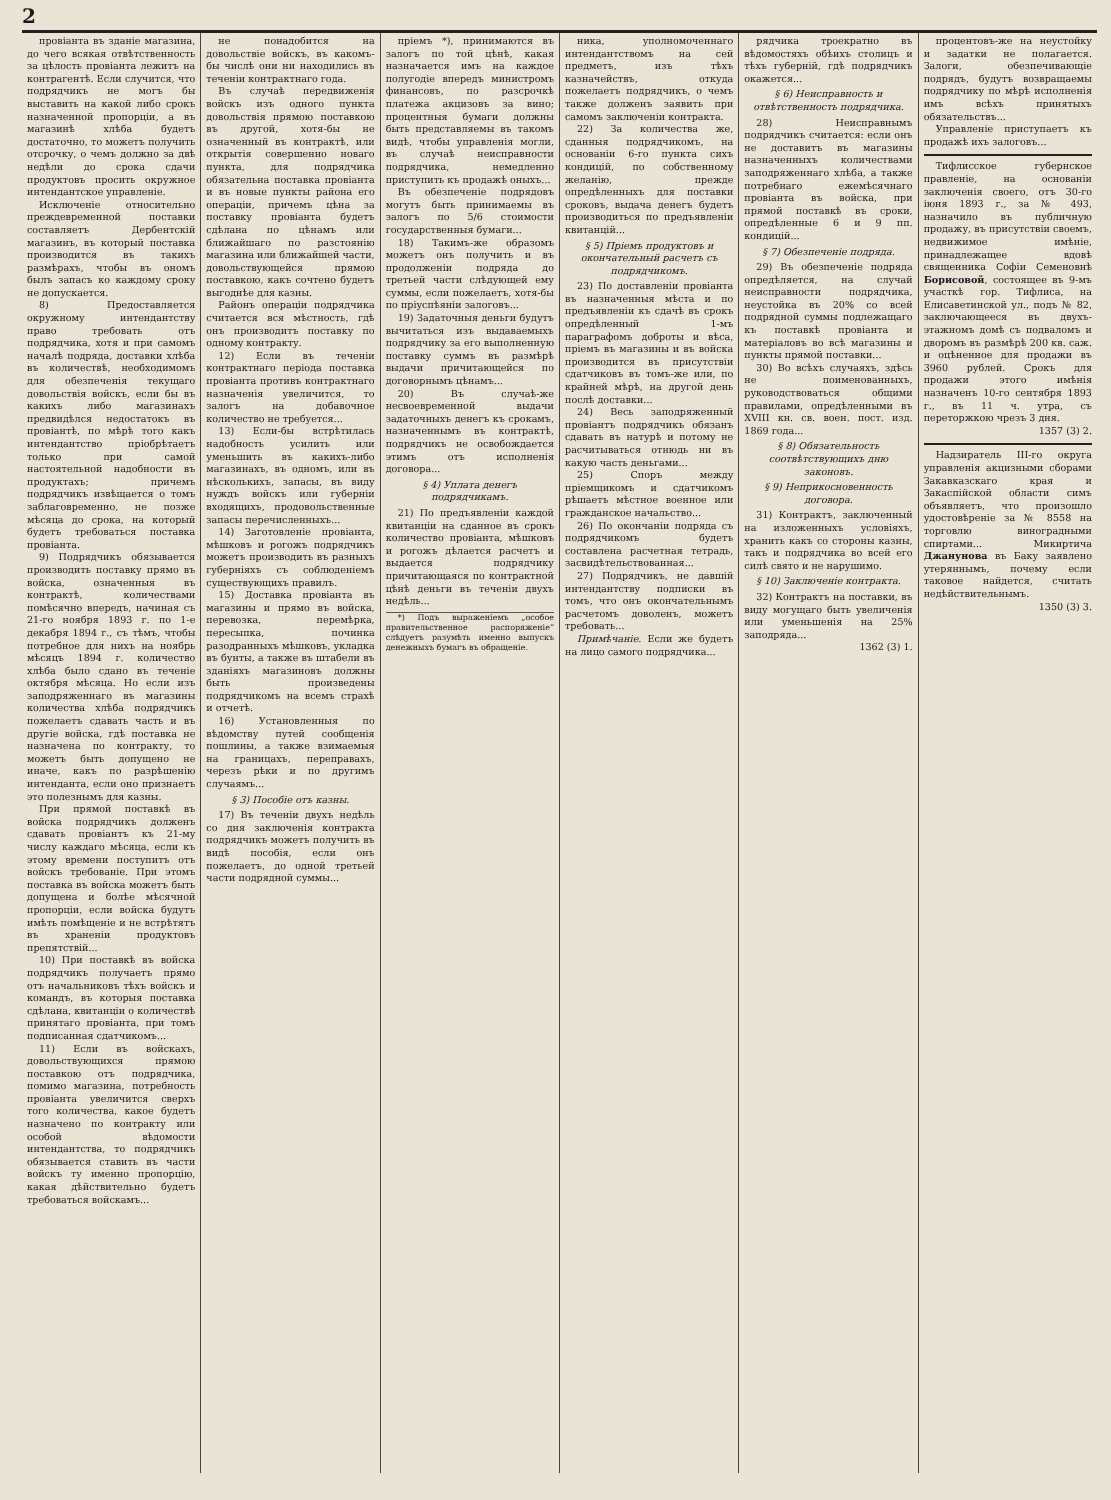2
провіанта въ зданіе магазина, до чего всякая отвѣтственность за цѣлость провіанта лежитъ на контрагентѣ. Если случится, что подрядчикъ не могъ бы выставить на какой либо срокъ назначенной пропорціи, а въ магазинѣ хлѣба будетъ достаточно, то можетъ получить отсрочку, о чемъ должно за двѣ недѣли до срока сдачи продуктовъ просить окружное интендантское управленіе.
Исключеніе относительно преждевременной поставки составляетъ Дербентскій магазинъ, въ который поставка производится въ такихъ размѣрахъ, чтобы въ ономъ былъ запасъ ко каждому сроку не допускается.
8) Предоставляется окружному интендантству право требовать отъ подрядчика, хотя и при самомъ началѣ подряда, доставки хлѣба въ количествѣ, необходимомъ для обезпеченія текущаго довольствія войскъ, если бы въ какихъ либо магазинахъ предвидѣлся недостатокъ въ провіантѣ, по мѣрѣ того какъ интендантство пріобрѣтаетъ только при самой настоятельной надобности въ продуктахъ; причемъ подрядчикъ извѣщается о томъ заблаговременно, не позже мѣсяца до срока, на который будетъ требоваться поставка провіанта.
9) Подрядчикъ обязывается производить поставку прямо въ войска, означенныя въ контрактѣ, количествами помѣсячно впередъ, начиная съ 21-го ноября 1893 г. по 1-е декабря 1894 г., съ тѣмъ, чтобы потребное для нихъ на ноябрь мѣсяцъ 1894 г. количество хлѣба было сдано въ теченіе октября мѣсяца. Но если изъ заподряженнаго въ магазины количества хлѣба подрядчикъ пожелаетъ сдавать часть и въ другіе войска, гдѣ поставка не назначена по контракту, то можетъ быть допущено не иначе, какъ по разрѣшенію интенданта, если оно признаетъ это полезнымъ для казны.
При прямой поставкѣ въ войска подрядчикъ долженъ сдавать провіантъ къ 21-му числу каждаго мѣсяца, если къ этому времени поступитъ отъ войскъ требованіе. При этомъ поставка въ войска можетъ быть допущена и болѣе мѣсячной пропорціи, если войска будутъ имѣть помѣщеніе и не встрѣтятъ въ храненіи продуктовъ препятствій...
10) При поставкѣ въ войска подрядчикъ получаетъ прямо отъ начальниковъ тѣхъ войскъ и командъ, въ которыя поставка сдѣлана, квитанціи о количествѣ принятаго провіанта, при томъ подписанная сдатчикомъ...
11) Если въ войскахъ, довольствующихся прямою поставкою отъ подрядчика, помимо магазина, потребность провіанта увеличится сверхъ того количества, какое будетъ назначено по контракту или особой вѣдомости интендантства, то подрядчикъ обязывается ставить въ части войскъ ту именно пропорцію, какая дѣйствительно будетъ требоваться войскамъ...
не понадобится на довольствіе войскъ, въ какомъ-бы числѣ они ни находились въ теченіи контрактнаго года.
Въ случаѣ передвиженія войскъ изъ одного пункта довольствія прямою поставкою въ другой, хотя-бы не означенный въ контрактѣ, или открытія совершенно новаго пункта, для подрядчика обязательна поставка провіанта и въ новые пункты района его операціи, причемъ цѣна за поставку провіанта будетъ сдѣлана по цѣнамъ или ближайшаго по разстоянію магазина или ближайшей части, довольствующейся прямою поставкою, какъ сочтено будетъ выгоднѣе для казны.
Районъ операціи подрядчика считается вся мѣстность, гдѣ онъ производитъ поставку по одному контракту.
12) Если въ теченіи контрактнаго періода поставка провіанта противъ контрактнаго назначенія увеличится, то залогъ на добавочное количество не требуется...
13) Если-бы встрѣтилась надобность усилить или уменьшить въ какихъ-либо магазинахъ, въ одномъ, или въ нѣсколькихъ, запасы, въ виду нуждъ войскъ или губерніи входящихъ, продовольственные запасы перечисленныхъ...
14) Заготовленіе провіанта, мѣшковъ и рогожъ подрядчикъ можетъ производить въ разныхъ губерніяхъ съ соблюденіемъ существующихъ правилъ.
15) Доставка провіанта въ магазины и прямо въ войска, перевозка, перемѣрка, пересыпка, починка разодранныхъ мѣшковъ, укладка въ бунты, а также въ штабели въ зданіяхъ магазиновъ должны быть произведены подрядчикомъ на всемъ страхѣ и отчетѣ.
16) Установленныя по вѣдомству путей сообщенія пошлины, а также взимаемыя на границахъ, переправахъ, черезъ рѣки и по другимъ случаямъ...
§ 3) Пособіе отъ казны.
17) Въ теченіи двухъ недѣль со дня заключенія контракта подрядчикъ можетъ получить въ видѣ пособія, если онъ пожелаетъ, до одной третьей части подрядной суммы...
пріемъ *), принимаются въ залогъ по той цѣнѣ, какая назначается имъ на каждое полугодіе впередъ министромъ финансовъ, по разсрочкѣ платежа акцизовъ за вино; процентныя бумаги должны быть представляемы въ такомъ видѣ, чтобы управленія могли, въ случаѣ неисправности подрядчика, немедленно приступить къ продажѣ оныхъ...
Въ обезпеченіе подрядовъ могутъ быть принимаемы въ залогъ по 5/6 стоимости государственныя бумаги...
18) Такимъ-же образомъ можетъ онъ получить и въ продолженіи подряда до третьей части слѣдующей ему суммы, если пожелаетъ, хотя-бы по пріуспѣяніи залоговъ...
19) Задаточныя деньги будутъ вычитаться изъ выдаваемыхъ подрядчику за его выполненную поставку суммъ въ размѣрѣ выдачи причитающейся по договорнымъ цѣнамъ...
20) Въ случаѣ-же несвоевременной выдачи задаточныхъ денегъ къ срокамъ, назначеннымъ въ контрактѣ, подрядчикъ не освобождается этимъ отъ исполненія договора...
§ 4) Уплата денегъ подрядчикамъ.
21) По предъявленіи каждой квитанціи на сданное въ срокъ количество провіанта, мѣшковъ и рогожъ дѣлается расчетъ и выдается подрядчику причитающаяся по контрактной цѣнѣ деньги въ теченіи двухъ недѣль...
*) Подъ выраженіемъ „особое правительственное распоряженіе“ слѣдуетъ разумѣть именно выпускъ денежныхъ бумагъ въ обращеніе.
ника, уполномоченнаго интендантствомъ на сей предметъ, изъ тѣхъ казначействъ, откуда пожелаетъ подрядчикъ, о чемъ также долженъ заявить при самомъ заключеніи контракта.
22) За количества же, сданныя подрядчикомъ, на основаніи 6-го пункта сихъ кондицій, по собственному желанію, прежде опредѣленныхъ для поставки сроковъ, выдача денегъ будетъ производиться по предъявленіи квитанцій...
§ 5) Пріемъ продуктовъ и окончательный расчетъ съ подрядчикомъ.
23) По доставленіи провіанта въ назначенныя мѣста и по предъявленіи къ сдачѣ въ срокъ опредѣленный 1-мъ параграфомъ доброты и вѣса, пріемъ въ магазины и въ войска производится въ присутствіи сдатчиковъ въ томъ-же или, по крайней мѣрѣ, на другой день послѣ доставки...
24) Весь заподряженный провіантъ подрядчикъ обязанъ сдавать въ натурѣ и потому не расчитываться отнюдь ни въ какую часть деньгами...
25) Споръ между пріемщикомъ и сдатчикомъ рѣшаетъ мѣстное военное или гражданское начальство...
26) По окончаніи подряда съ подрядчикомъ будетъ составлена расчетная тетрадь, засвидѣтельствованная...
27) Подрядчикъ, не давшій интендантству подписки въ томъ, что онъ окончательнымъ расчетомъ доволенъ, можетъ требовать...
Примѣчаніе. Если же будетъ на лицо самого подрядчика...
рядчика троекратно въ вѣдомостяхъ обѣихъ столицъ и тѣхъ губерній, гдѣ подрядчикъ окажется...
§ 6) Неисправность и отвѣтственность подрядчика.
28) Неисправнымъ подрядчикъ считается: если онъ не доставитъ въ магазины назначенныхъ количествами заподряженнаго хлѣба, а также потребнаго ежемѣсячнаго провіанта въ войска, при прямой поставкѣ въ сроки, опредѣленные 6 и 9 пп. кондицій...
§ 7) Обезпеченіе подряда.
29) Въ обезпеченіе подряда опредѣляется, на случай неисправности подрядчика, неустойка въ 20% со всей подрядной суммы подлежащаго къ поставкѣ провіанта и матеріаловъ во всѣ магазины и пункты прямой поставки...
30) Во всѣхъ случаяхъ, здѣсь не поименованныхъ, руководствоваться общими правилами, опредѣленными въ XVIII кн. св. воен. пост. изд. 1869 года...
§ 8) Обязательность соотвѣтствующихъ дню законовъ.
§ 9) Неприкосновенность договора.
31) Контрактъ, заключенный на изложенныхъ условіяхъ, хранить какъ со стороны казны, такъ и подрядчика во всей его силѣ свято и не нарушимо.
§ 10) Заключеніе контракта.
32) Контрактъ на поставки, въ виду могущаго быть увеличенія или уменьшенія на 25% заподряда...
1362 (3) 1.
процентовъ-же на неустойку и задатки не полагается. Залоги, обезпечивающіе подрядъ, будутъ возвращаемы подрядчику по мѣрѣ исполненія имъ всѣхъ принятыхъ обязательствъ...
Управленіе приступаетъ къ продажѣ ихъ залоговъ...
Тифлисское губернское правленіе, на основаніи заключенія своего, отъ 30-го іюня 1893 г., за № 493, назначило въ публичную продажу, въ присутствіи своемъ, недвижимое имѣніе, принадлежащее вдовѣ священника Софіи Семеновнѣ Борисовой, состоящее въ 9-мъ участкѣ гор. Тифлиса, на Елисаветинской ул., подъ № 82, заключающееся въ двухъ-этажномъ домѣ съ подваломъ и дворомъ въ размѣрѣ 200 кв. саж. и оцѣненное для продажи въ 3960 рублей. Срокъ для продажи этого имѣнія назначенъ 10-го сентября 1893 г., въ 11 ч. утра, съ переторжкою чрезъ 3 дня.
1357 (3) 2.
Надзиратель III-го округа управленія акцизными сборами Закавказскаго края и Закаспійской области симъ объявляетъ, что произошло удостовѣреніе за № 8558 на торговлю виноградными спиртами... Микиртича Джанунова въ Баку заявлено утеряннымъ, почему если таковое найдется, считать недѣйствительнымъ.
1350 (3) 3.